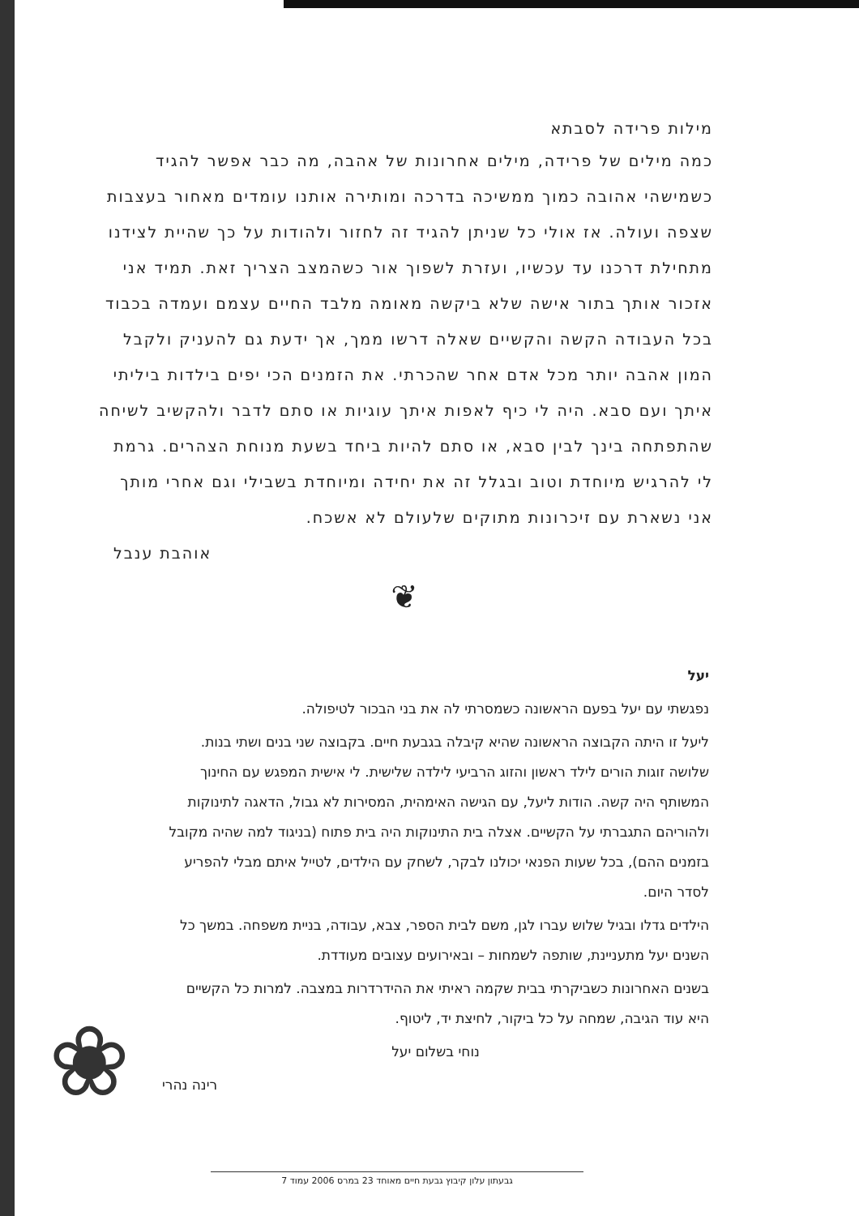מילות פרידה לסבתא
כמה מילים של פרידה, מילים אחרונות של אהבה, מה כבר אפשר להגיד כשמישהי אהובה כמוך ממשיכה בדרכה ומותירה אותנו עומדים מאחור בעצבות שצפה ועולה. אז אולי כל שניתן להגיד זה לחזור ולהודות על כך שהיית לצידנו מתחילת דרכנו עד עכשיו, ועזרת לשפוך אור כשהמצב הצריך זאת. תמיד אני אזכור אותך בתור אישה שלא ביקשה מאומה מלבד החיים עצמם ועמדה בכבוד בכל העבודה הקשה והקשיים שאלה דרשו ממך, אך ידעת גם להעניק ולקבל המון אהבה יותר מכל אדם אחר שהכרתי. את הזמנים הכי יפים בילדות ביליתי איתך ועם סבא. היה לי כיף לאפות איתך עוגיות או סתם לדבר ולהקשיב לשיחה שהתפתחה בינך לבין סבא, או סתם להיות ביחד בשעת מנוחת הצהרים. גרמת לי להרגיש מיוחדת וטוב ובגלל זה את יחידה ומיוחדת בשבילי וגם אחרי מותך אני נשארת עם זיכרונות מתוקים שלעולם לא אשכח.
אוהבת ענבל
❦
יעל
נפגשתי עם יעל בפעם הראשונה כשמסרתי לה את בני הבכור לטיפולה.
ליעל זו היתה הקבוצה הראשונה שהיא קיבלה בגבעת חיים. בקבוצה שני בנים ושתי בנות. שלושה זוגות הורים לילד ראשון והזוג הרביעי לילדה שלישית. לי אישית המפגש עם החינוך המשותף היה קשה. הודות ליעל, עם הגישה האימהית, המסירות לא גבול, הדאגה לתינוקות ולהוריהם התגברתי על הקשיים. אצלה בית התינוקות היה בית פתוח (בניגוד למה שהיה מקובל בזמנים ההם), בכל שעות הפנאי יכולנו לבקר, לשחק עם הילדים, לטייל איתם מבלי להפריע לסדר היום.
הילדים גדלו ובגיל שלוש עברו לגן, משם לבית הספר, צבא, עבודה, בניית משפחה. במשך כל השנים יעל מתעניינת, שותפה לשמחות – ובאירועים עצובים מעודדת.
בשנים האחרונות כשביקרתי בבית שקמה ראיתי את ההידרדרות במצבה. למרות כל הקשיים היא עוד הגיבה, שמחה על כל ביקור, לחיצת יד, ליטוף.
נוחי בשלום יעל
רינה נהרי
❀
גבעתון עלון קיבוץ גבעת חיים מאוחד 23 במרס 2006 עמוד 7